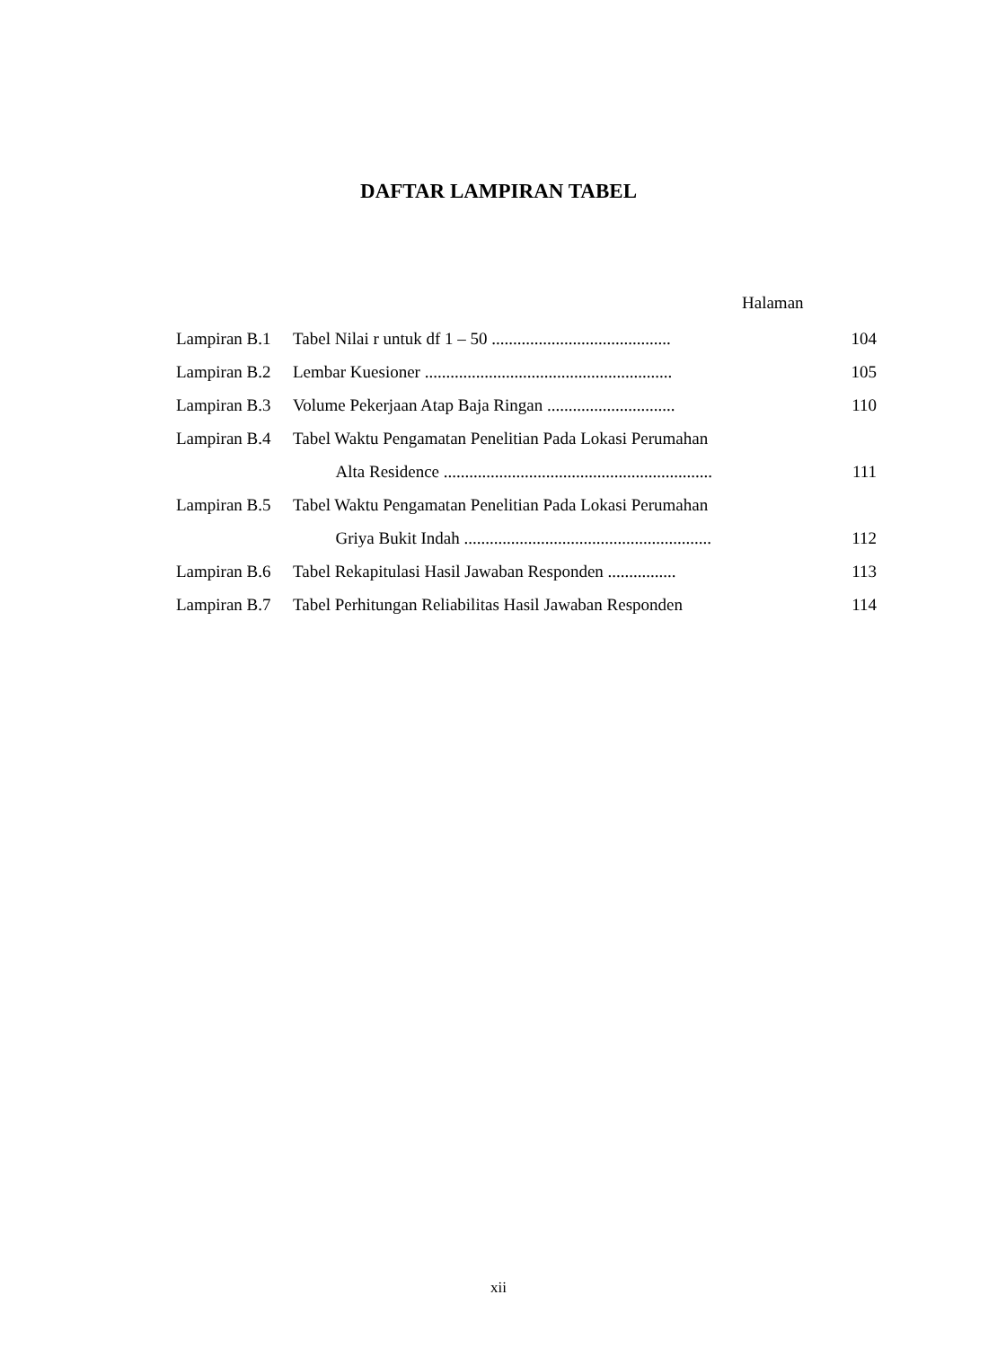DAFTAR LAMPIRAN TABEL
Halaman
| Lampiran B.1 | Tabel Nilai r untuk df 1 – 50 .......................................... | 104 |
| Lampiran B.2 | Lembar Kuesioner .......................................................... | 105 |
| Lampiran B.3 | Volume Pekerjaan Atap Baja Ringan .............................. | 110 |
| Lampiran B.4 | Tabel Waktu Pengamatan Penelitian Pada Lokasi Perumahan | |
| | Alta Residence ............................................................... | 111 |
| Lampiran B.5 | Tabel Waktu Pengamatan Penelitian Pada Lokasi Perumahan | |
| | Griya Bukit Indah .......................................................... | 112 |
| Lampiran B.6 | Tabel Rekapitulasi Hasil Jawaban Responden ................ | 113 |
| Lampiran B.7 | Tabel Perhitungan Reliabilitas Hasil Jawaban Responden | 114 |
xii